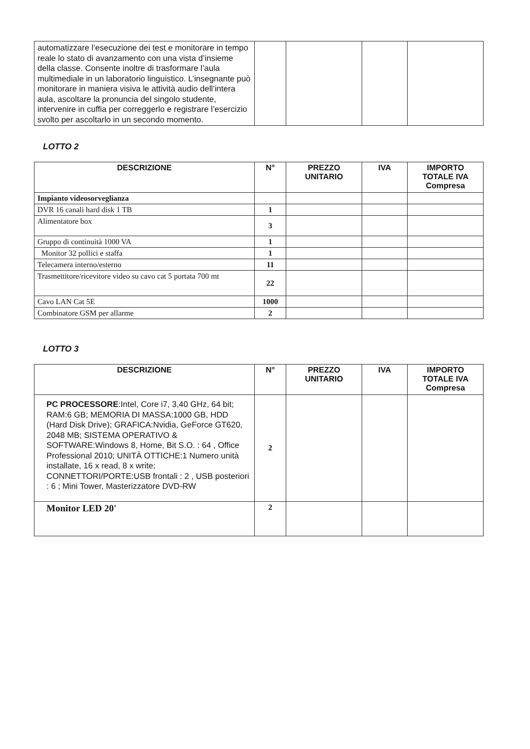| automatizzare l’esecuzione dei test e monitorare in tempo reale lo stato di avanzamento con una vista d’insieme della classe. Consente inoltre di trasformare l’aula multimediale in un laboratorio linguistico. L’insegnante può monitorare in maniera visiva le attività audio dell’intera aula, ascoltare la pronuncia del singolo studente, intervenire in cuffia per correggerlo e registrare l’esercizio svolto per ascoltarlo in un secondo momento. | | | | |
LOTTO 2
| DESCRIZIONE | N° | PREZZO UNITARIO | IVA | IMPORTO TOTALE IVA Compresa |
| --- | --- | --- | --- | --- |
| Impianto videosorveglianza | | | | |
| DVR 16 canali hard disk 1 TB | 1 | | | |
| Alimentatore box | 3 | | | |
| Gruppo di continuità 1000 VA | 1 | | | |
| Monitor 32 pollici e staffa | 1 | | | |
| Telecamera interno/esterno | 11 | | | |
| Trasmettitore/ricevitore video su cavo cat 5 portata 700 mt | 22 | | | |
| Cavo LAN Cat 5E | 1000 | | | |
| Combinatore GSM per allarme | 2 | | | |
LOTTO 3
| DESCRIZIONE | N° | PREZZO UNITARIO | IVA | IMPORTO TOTALE IVA Compresa |
| --- | --- | --- | --- | --- |
| PC PROCESSORE :Intel, Core i7, 3,40 GHz, 64 bit; RAM:6 GB; MEMORIA DI MASSA:1000 GB, HDD (Hard Disk Drive); GRAFICA:Nvidia, GeForce GT620, 2048 MB; SISTEMA OPERATIVO & SOFTWARE:Windows 8, Home, Bit S.O. : 64 , Office Professional 2010; UNITÀ OTTICHE:1 Numero unità installate, 16 x read, 8 x write; CONNETTORI/PORTE:USB frontali : 2 , USB posteriori : 6 ; Mini Tower, Masterizzatore DVD-RW | 2 | | | |
| Monitor LED 20' | 2 | | | |